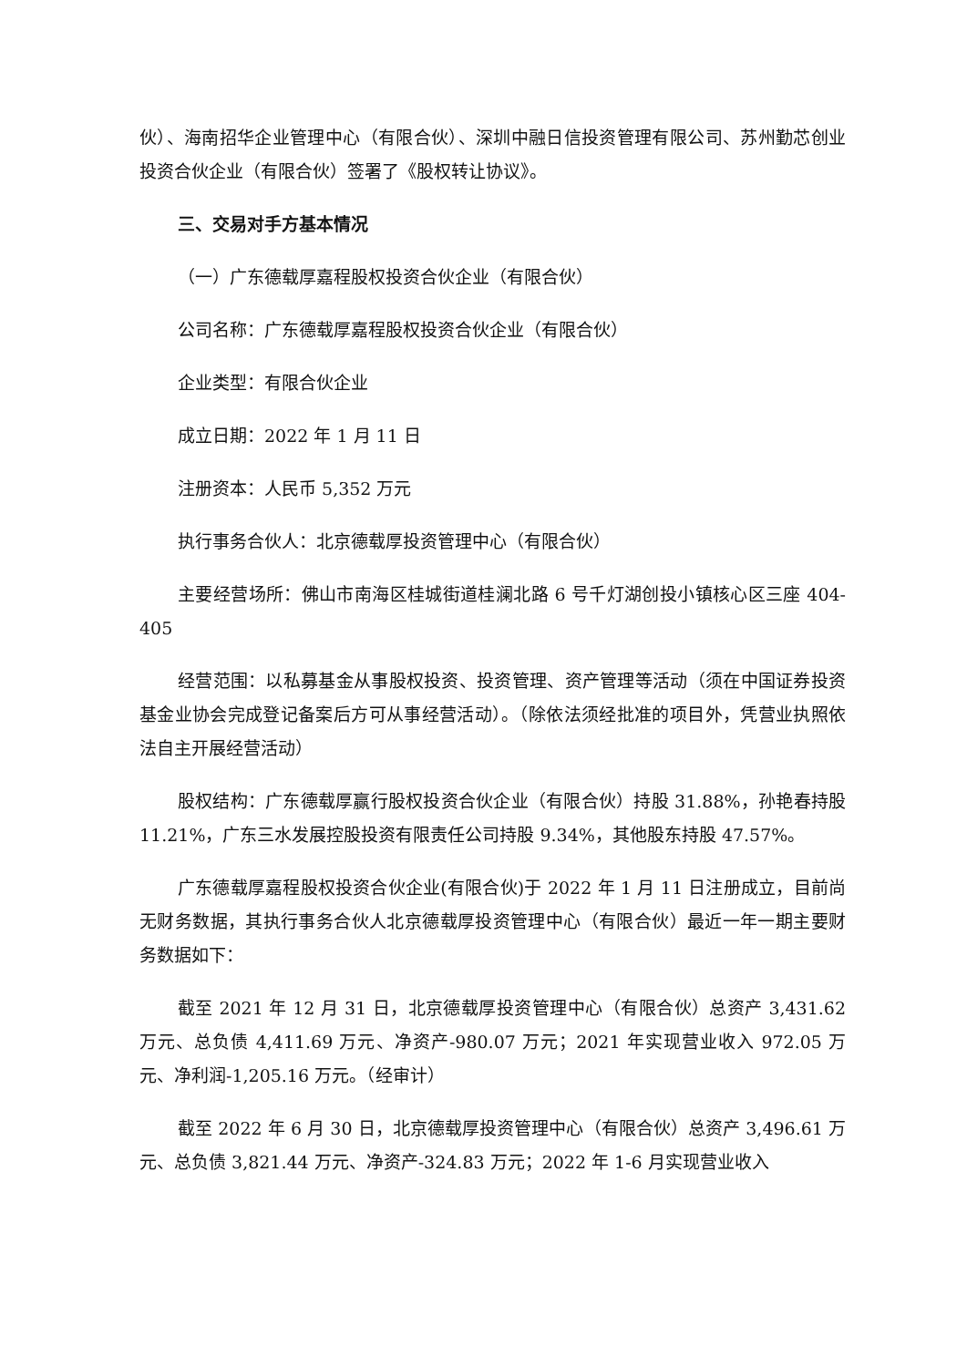伙）、海南招华企业管理中心（有限合伙）、深圳中融日信投资管理有限公司、苏州勤芯创业投资合伙企业（有限合伙）签署了《股权转让协议》。
三、交易对手方基本情况
（一）广东德载厚嘉程股权投资合伙企业（有限合伙）
公司名称：广东德载厚嘉程股权投资合伙企业（有限合伙）
企业类型：有限合伙企业
成立日期：2022 年 1 月 11 日
注册资本：人民币 5,352 万元
执行事务合伙人：北京德载厚投资管理中心（有限合伙）
主要经营场所：佛山市南海区桂城街道桂澜北路 6 号千灯湖创投小镇核心区三座 404-405
经营范围：以私募基金从事股权投资、投资管理、资产管理等活动（须在中国证券投资基金业协会完成登记备案后方可从事经营活动）。（除依法须经批准的项目外，凭营业执照依法自主开展经营活动）
股权结构：广东德载厚赢行股权投资合伙企业（有限合伙）持股 31.88%，孙艳春持股 11.21%，广东三水发展控股投资有限责任公司持股 9.34%，其他股东持股 47.57%。
广东德载厚嘉程股权投资合伙企业(有限合伙)于 2022 年 1 月 11 日注册成立，目前尚无财务数据，其执行事务合伙人北京德载厚投资管理中心（有限合伙）最近一年一期主要财务数据如下：
截至 2021 年 12 月 31 日，北京德载厚投资管理中心（有限合伙）总资产 3,431.62 万元、总负债 4,411.69 万元、净资产-980.07 万元；2021 年实现营业收入 972.05 万元、净利润-1,205.16 万元。（经审计）
截至 2022 年 6 月 30 日，北京德载厚投资管理中心（有限合伙）总资产 3,496.61 万元、总负债 3,821.44 万元、净资产-324.83 万元；2022 年 1-6 月实现营业收入